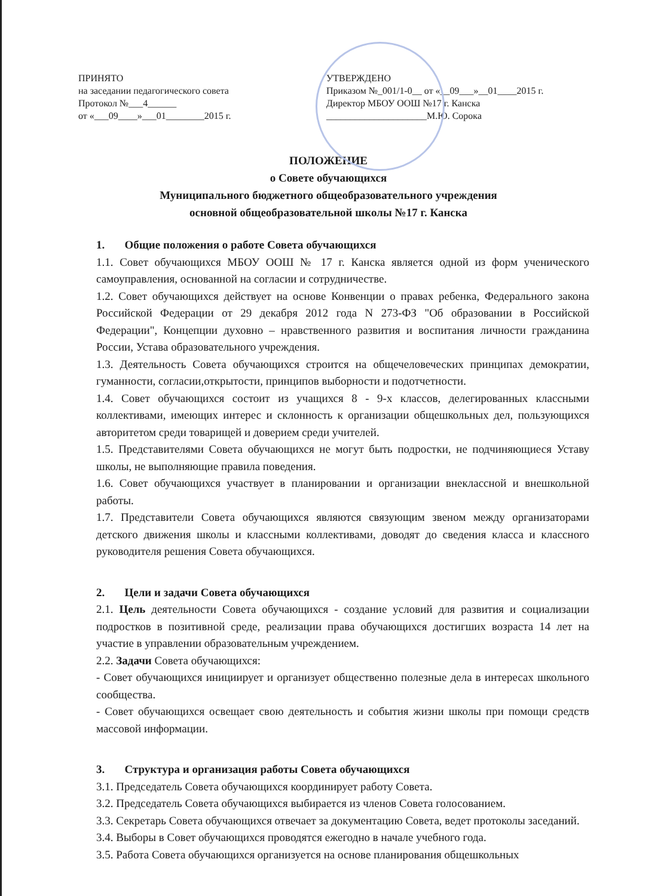ПРИНЯТО
на заседании педагогического совета
Протокол №___4______
от «___09____»___01________2015 г.
УТВЕРЖДЕНО
Приказом №_001/1-0__ от «__09___»__01____2015 г.
Директор МБОУ ООШ №17 г. Канска
_____________________М.Ю. Сорока
ПОЛОЖЕНИЕ
о Совете обучающихся
Муниципального бюджетного общеобразовательного учреждения
основной общеобразовательной школы №17 г. Канска
1. Общие положения о работе Совета обучающихся
1.1. Совет обучающихся МБОУ ООШ № 17 г. Канска является одной из форм ученического самоуправления, основанной на согласии и сотрудничестве.
1.2. Совет обучающихся действует на основе Конвенции о правах ребенка, Федерального закона Российской Федерации от 29 декабря 2012 года N 273-ФЗ "Об образовании в Российской Федерации", Концепции духовно – нравственного развития и воспитания личности гражданина России, Устава образовательного учреждения.
1.3. Деятельность Совета обучающихся строится на общечеловеческих принципах демократии, гуманности, согласии,открытости, принципов выборности и подотчетности.
1.4. Совет обучающихся состоит из учащихся 8 - 9-х классов, делегированных классными коллективами, имеющих интерес и склонность к организации общешкольных дел, пользующихся авторитетом среди товарищей и доверием среди учителей.
1.5. Представителями Совета обучающихся не могут быть подростки, не подчиняющиеся Уставу школы, не выполняющие правила поведения.
1.6. Совет обучающихся участвует в планировании и организации внеклассной и внешкольной работы.
1.7. Представители Совета обучающихся являются связующим звеном между организаторами детского движения школы и классными коллективами, доводят до сведения класса и классного руководителя решения Совета обучающихся.
2. Цели и задачи Совета обучающихся
2.1. Цель деятельности Совета обучающихся - создание условий для развития и социализации подростков в позитивной среде, реализации права обучающихся достигших возраста 14 лет на участие в управлении образовательным учреждением.
2.2. Задачи Совета обучающихся:
- Совет обучающихся инициирует и организует общественно полезные дела в интересах школьного сообщества.
- Совет обучающихся освещает свою деятельность и события жизни школы при помощи средств массовой информации.
3. Структура и организация работы Совета обучающихся
3.1. Председатель Совета обучающихся координирует работу Совета.
3.2. Председатель Совета обучающихся выбирается из членов Совета голосованием.
3.3. Секретарь Совета обучающихся отвечает за документацию Совета, ведет протоколы заседаний.
3.4. Выборы в Совет обучающихся проводятся ежегодно в начале учебного года.
3.5. Работа Совета обучающихся организуется на основе планирования общешкольных